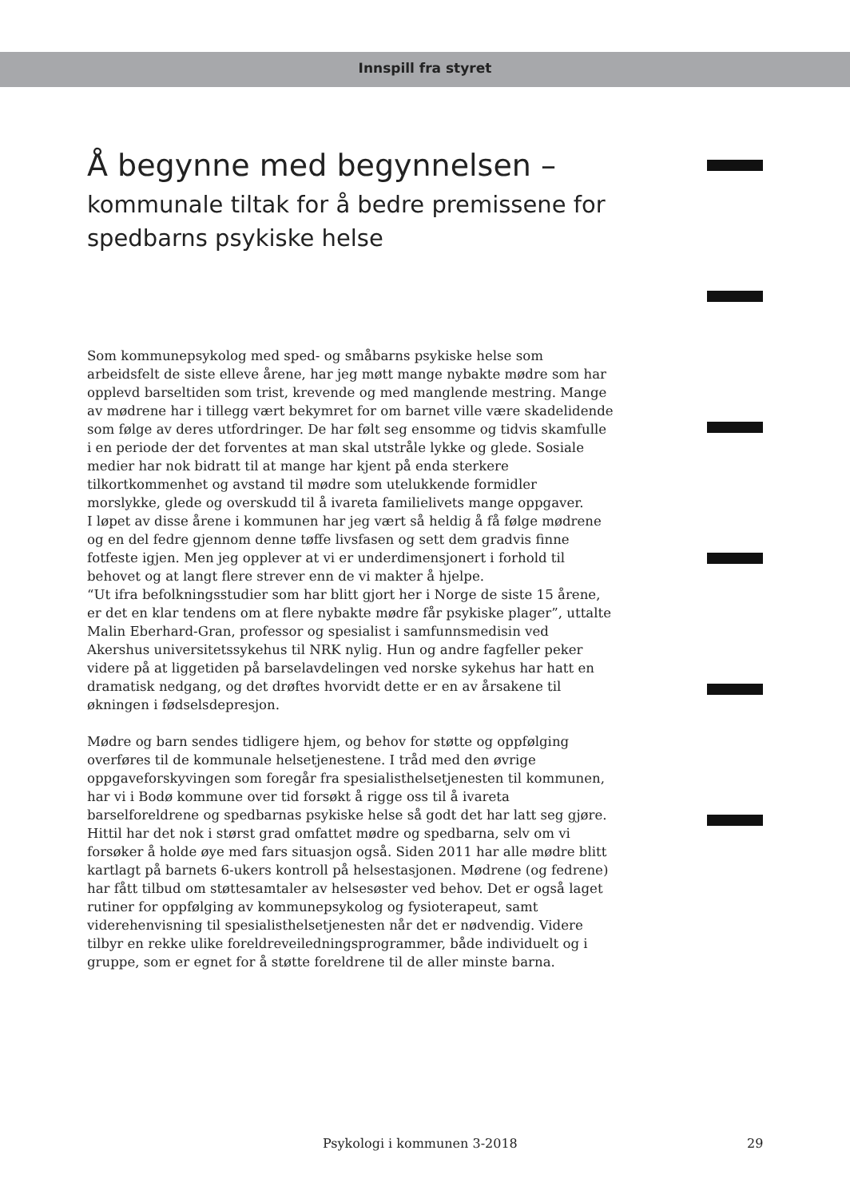Innspill fra styret
Å begynne med begynnelsen –
kommunale tiltak for å bedre premissene for spedbarns psykiske helse
Som kommunepsykolog med sped- og småbarns psykiske helse som arbeidsfelt de siste elleve årene, har jeg møtt mange nybakte mødre som har opplevd barseltiden som trist, krevende og med manglende mestring. Mange av mødrene har i tillegg vært bekymret for om barnet ville være skadelidende som følge av deres utfordringer. De har følt seg ensomme og tidvis skamfulle i en periode der det forventes at man skal utstråle lykke og glede. Sosiale medier har nok bidratt til at mange har kjent på enda sterkere tilkortkommenhet og avstand til mødre som utelukkende formidler morslykke, glede og overskudd til å ivareta familielivets mange oppgaver.
I løpet av disse årene i kommunen har jeg vært så heldig å få følge mødrene og en del fedre gjennom denne tøffe livsfasen og sett dem gradvis finne fotfeste igjen. Men jeg opplever at vi er underdimensjonert i forhold til behovet og at langt flere strever enn de vi makter å hjelpe.
“Ut ifra befolkningsstudier som har blitt gjort her i Norge de siste 15 årene, er det en klar tendens om at flere nybakte mødre får psykiske plager”, uttalte Malin Eberhard-Gran, professor og spesialist i samfunnsmedisin ved Akershus universitetssykehus til NRK nylig. Hun og andre fagfeller peker videre på at liggetiden på barselavdelingen ved norske sykehus har hatt en dramatisk nedgang, og det drøftes hvorvidt dette er en av årsakene til økningen i fødselsdepresjon.
Mødre og barn sendes tidligere hjem, og behov for støtte og oppfølging overføres til de kommunale helsetjenestene. I tråd med den øvrige oppgaveforskyvingen som foregår fra spesialisthelsetjenesten til kommunen, har vi i Bodø kommune over tid forsøkt å rigge oss til å ivareta barselforeldrene og spedbarnas psykiske helse så godt det har latt seg gjøre. Hittil har det nok i størst grad omfattet mødre og spedbarna, selv om vi forsøker å holde øye med fars situasjon også. Siden 2011 har alle mødre blitt kartlagt på barnets 6-ukers kontroll på helsestasjonen. Mødrene (og fedrene) har fått tilbud om støttesamtaler av helsesøster ved behov. Det er også laget rutiner for oppfølging av kommunepsykolog og fysioterapeut, samt viderehenvisning til spesialisthelsetjenesten når det er nødvendig. Videre tilbyr en rekke ulike foreldreveiledningsprogrammer, både individuelt og i gruppe, som er egnet for å støtte foreldrene til de aller minste barna.
Psykologi i kommunen 3-2018 29